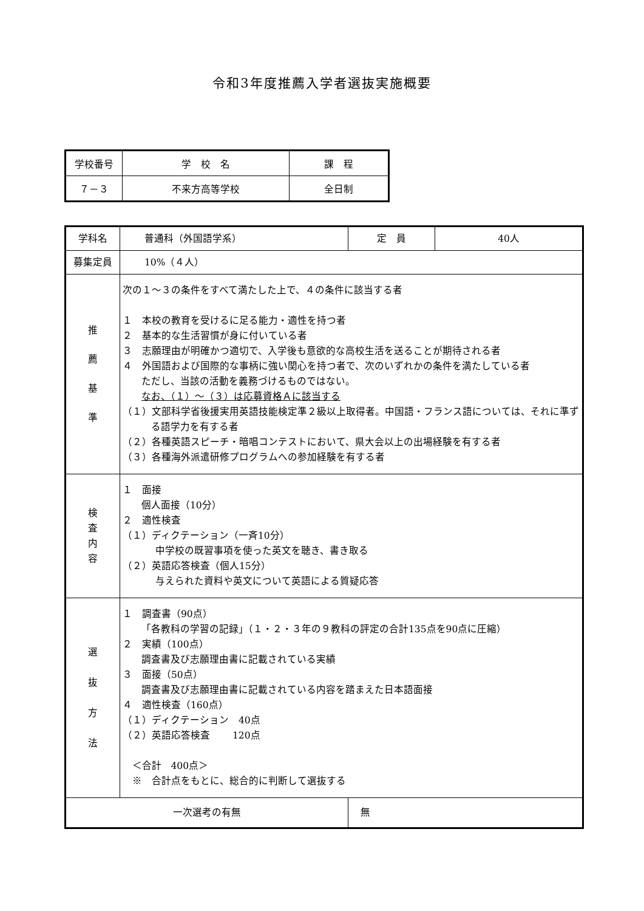令和3年度推薦入学者選抜実施概要
| 学校番号 | 学 校 名 | 課 程 |
| ７－３ | 不来方高等学校 | 全日制 |
| 学科名 | 普通科（外国語学系） | | 定 員 | 40人 |
| 募集定員 | 10%（４人） | | | |
| 推 薦 基 準 | 次の１～３の条件をすべて満たした上で、４の条件に該当する者 １ 本校の教育を受けるに足る能力・適性を持つ者 ２ 基本的な生活習慣が身に付いている者 ３ 志願理由が明確かつ適切で、入学後も意欲的な高校生活を送ることが期待される者 ４ 外国語および国際的な事柄に強い関心を持つ者で、次のいずれかの条件を満たしている者 ただし、当該の活動を義務づけるものではない。 なお、（１）～（３）は応募資格Ａに該当する （１）文部科学省後援実用英語技能検定準２級以上取得者。中国語・フランス語については、それに準ずる語学力を有する者 （２）各種英語スピーチ・暗唱コンテストにおいて、県大会以上の出場経験を有する者 （３）各種海外派遣研修プログラムへの参加経験を有する者 | | | |
| 検 査 内 容 | １ 面接 個人面接（10分） ２ 適性検査 （１）ディクテーション（一斉10分） 中学校の既習事項を使った英文を聴き、書き取る （２）英語応答検査（個人15分） 与えられた資料や英文について英語による質疑応答 | | | |
| 選 抜 方 法 | １ 調査書（90点） 「各教科の学習の記録」（１・２・３年の９教科の評定の合計135点を90点に圧縮） ２ 実績（100点） 調査書及び志願理由書に記載されている実績 ３ 面接（50点） 調査書及び志願理由書に記載されている内容を踏まえた日本語面接 ４ 適性検査（160点） （１）ディクテーション 40点 （２）英語応答検査 120点 ＜合計 400点＞ ※ 合計点をもとに、総合的に判断して選抜する | | | |
| 一次選考の有無 | | 無 | | |